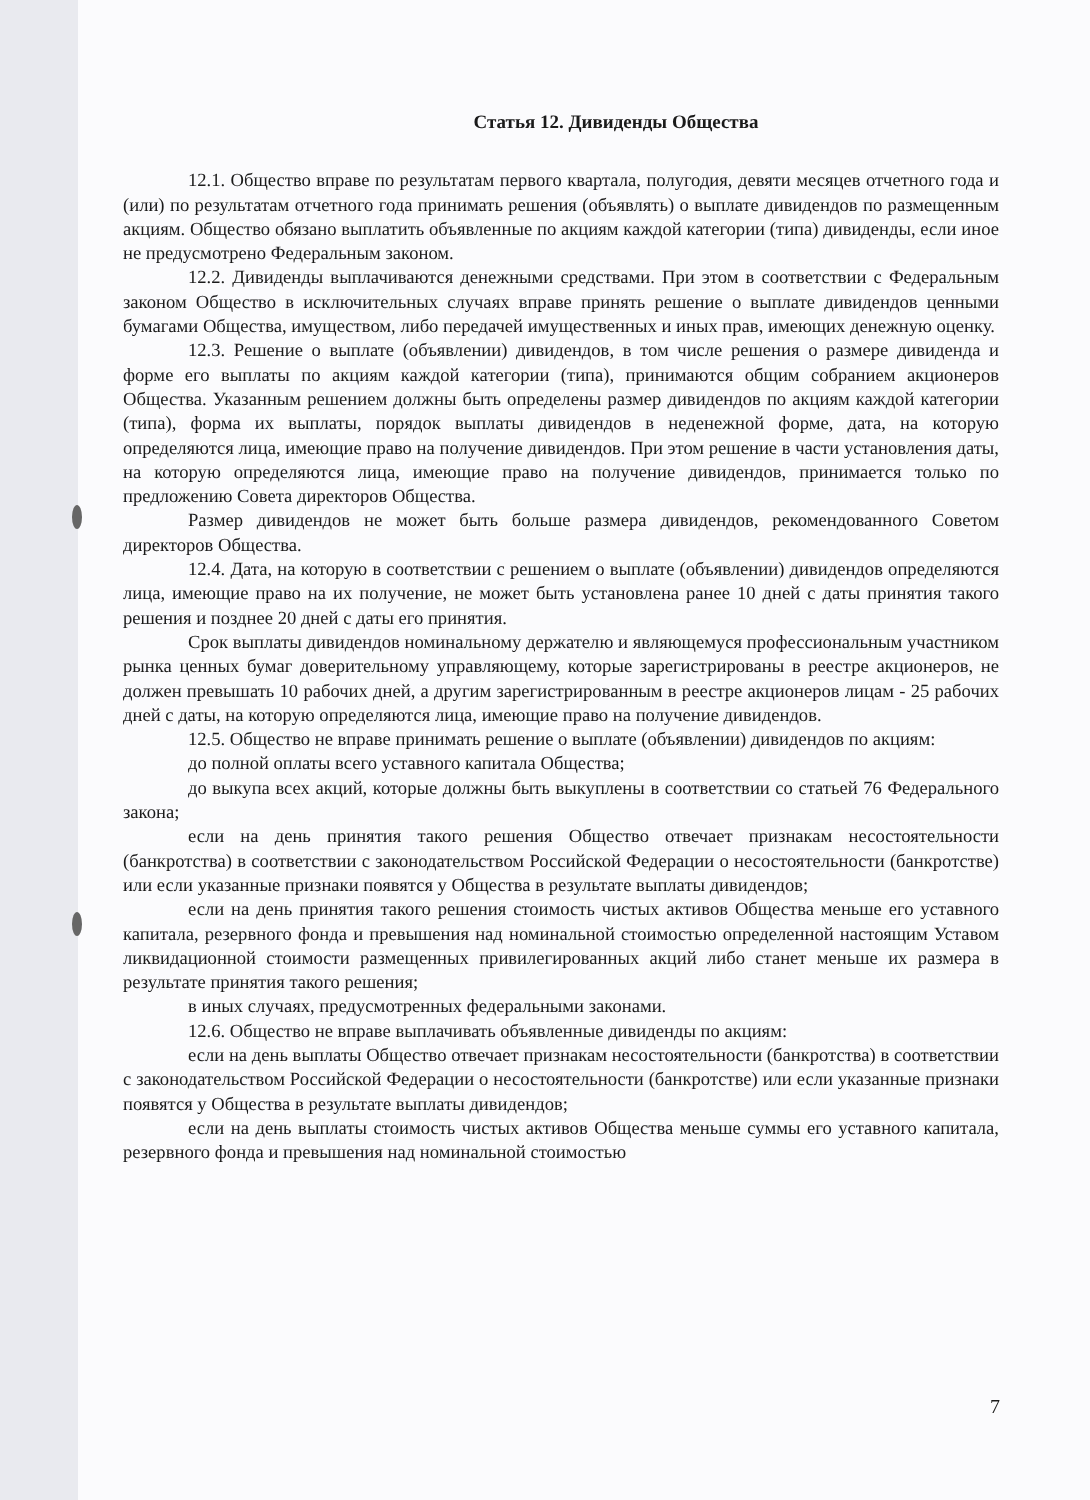Статья 12. Дивиденды Общества
12.1. Общество вправе по результатам первого квартала, полугодия, девяти месяцев отчетного года и (или) по результатам отчетного года принимать решения (объявлять) о выплате дивидендов по размещенным акциям. Общество обязано выплатить объявленные по акциям каждой категории (типа) дивиденды, если иное не предусмотрено Федеральным законом.
12.2. Дивиденды выплачиваются денежными средствами. При этом в соответствии с Федеральным законом Общество в исключительных случаях вправе принять решение о выплате дивидендов ценными бумагами Общества, имуществом, либо передачей имущественных и иных прав, имеющих денежную оценку.
12.3. Решение о выплате (объявлении) дивидендов, в том числе решения о размере дивиденда и форме его выплаты по акциям каждой категории (типа), принимаются общим собранием акционеров Общества. Указанным решением должны быть определены размер дивидендов по акциям каждой категории (типа), форма их выплаты, порядок выплаты дивидендов в неденежной форме, дата, на которую определяются лица, имеющие право на получение дивидендов. При этом решение в части установления даты, на которую определяются лица, имеющие право на получение дивидендов, принимается только по предложению Совета директоров Общества.
Размер дивидендов не может быть больше размера дивидендов, рекомендованного Советом директоров Общества.
12.4. Дата, на которую в соответствии с решением о выплате (объявлении) дивидендов определяются лица, имеющие право на их получение, не может быть установлена ранее 10 дней с даты принятия такого решения и позднее 20 дней с даты его принятия.
Срок выплаты дивидендов номинальному держателю и являющемуся профессиональным участником рынка ценных бумаг доверительному управляющему, которые зарегистрированы в реестре акционеров, не должен превышать 10 рабочих дней, а другим зарегистрированным в реестре акционеров лицам - 25 рабочих дней с даты, на которую определяются лица, имеющие право на получение дивидендов.
12.5. Общество не вправе принимать решение о выплате (объявлении) дивидендов по акциям:
до полной оплаты всего уставного капитала Общества;
до выкупа всех акций, которые должны быть выкуплены в соответствии со статьей 76 Федерального закона;
если на день принятия такого решения Общество отвечает признакам несостоятельности (банкротства) в соответствии с законодательством Российской Федерации о несостоятельности (банкротстве) или если указанные признаки появятся у Общества в результате выплаты дивидендов;
если на день принятия такого решения стоимость чистых активов Общества меньше его уставного капитала, резервного фонда и превышения над номинальной стоимостью определенной настоящим Уставом ликвидационной стоимости размещенных привилегированных акций либо станет меньше их размера в результате принятия такого решения;
в иных случаях, предусмотренных федеральными законами.
12.6. Общество не вправе выплачивать объявленные дивиденды по акциям:
если на день выплаты Общество отвечает признакам несостоятельности (банкротства) в соответствии с законодательством Российской Федерации о несостоятельности (банкротстве) или если указанные признаки появятся у Общества в результате выплаты дивидендов;
если на день выплаты стоимость чистых активов Общества меньше суммы его уставного капитала, резервного фонда и превышения над номинальной стоимостью
7